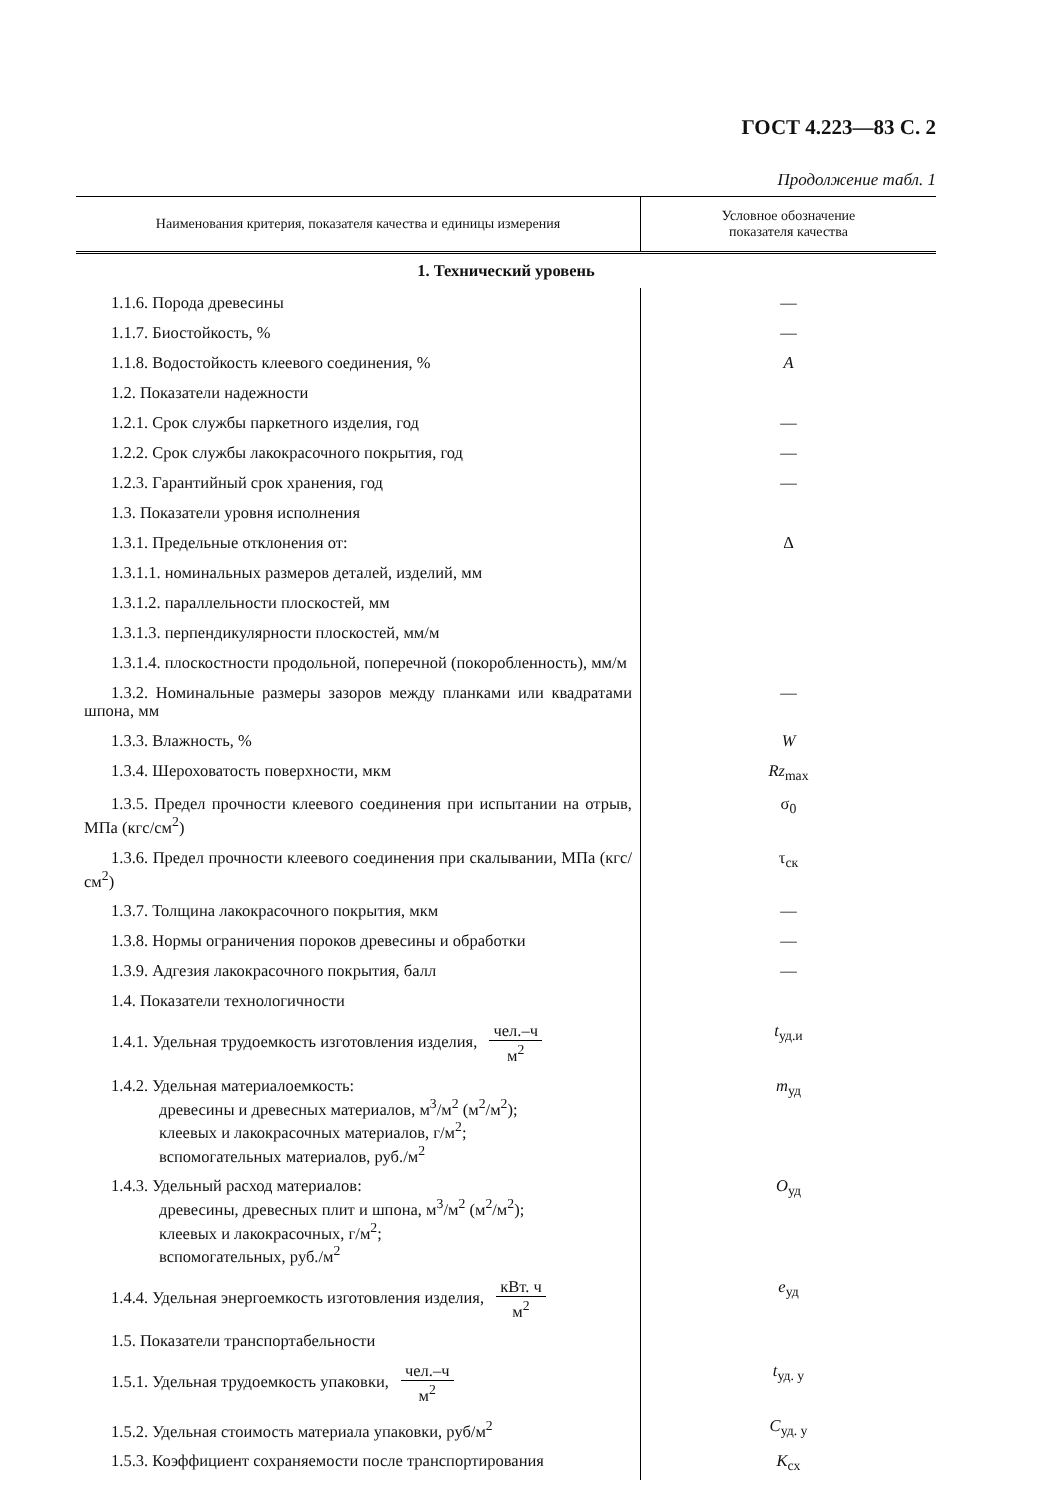ГОСТ 4.223—83 С. 2
Продолжение табл. 1
| Наименования критерия, показателя качества и единицы измерения | Условное обозначение показателя качества |
| --- | --- |
| 1. Технический уровень | |
| 1.1.6. Порода древесины | — |
| 1.1.7. Биостойкость, % | — |
| 1.1.8. Водостойкость клеевого соединения, % | А |
| 1.2. Показатели надежности | |
| 1.2.1. Срок службы паркетного изделия, год | — |
| 1.2.2. Срок службы лакокрасочного покрытия, год | — |
| 1.2.3. Гарантийный срок хранения, год | — |
| 1.3. Показатели уровня исполнения | |
| 1.3.1. Предельные отклонения от: | Δ |
| 1.3.1.1. номинальных размеров деталей, изделий, мм | |
| 1.3.1.2. параллельности плоскостей, мм | |
| 1.3.1.3. перпендикулярности плоскостей, мм/м | |
| 1.3.1.4. плоскостности продольной, поперечной (покоробленность), мм/м | |
| 1.3.2. Номинальные размеры зазоров между планками или квадратами шпона, мм | — |
| 1.3.3. Влажность, % | W |
| 1.3.4. Шероховатость поверхности, мкм | Rz<sub>max</sub> |
| 1.3.5. Предел прочности клеевого соединения при испытании на отрыв, МПа (кгс/см<sup>2</sup>) | σ<sub>0</sub> |
| 1.3.6. Предел прочности клеевого соединения при скалывании, МПа (кгс/см<sup>2</sup>) | τ<sub>ск</sub> |
| 1.3.7. Толщина лакокрасочного покрытия, мкм | — |
| 1.3.8. Нормы ограничения пороков древесины и обработки | — |
| 1.3.9. Адгезия лакокрасочного покрытия, балл | — |
| 1.4. Показатели технологичности | |
| 1.4.1. Удельная трудоемкость изготовления изделия, чел.–ч м<sup>2</sup> | t<sub>уд.и</sub> |
| 1.4.2. Удельная материалоемкость: древесины и древесных материалов, м<sup>3</sup>/м<sup>2</sup> (м<sup>2</sup>/м<sup>2</sup>); клеевых и лакокрасочных материалов, г/м<sup>2</sup>; вспомогательных материалов, руб./м<sup>2</sup> | m<sub>уд</sub> |
| 1.4.3. Удельный расход материалов: древесины, древесных плит и шпона, м<sup>3</sup>/м<sup>2</sup> (м<sup>2</sup>/м<sup>2</sup>); клеевых и лакокрасочных, г/м<sup>2</sup>; вспомогательных, руб./м<sup>2</sup> | O<sub>уд</sub> |
| 1.4.4. Удельная энергоемкость изготовления изделия, кВт. ч м<sup>2</sup> | e<sub>уд</sub> |
| 1.5. Показатели транспортабельности | |
| 1.5.1. Удельная трудоемкость упаковки, чел.–ч м<sup>2</sup> | t<sub>уд. у</sub> |
| 1.5.2. Удельная стоимость материала упаковки, руб/м<sup>2</sup> | C<sub>уд. у</sub> |
| 1.5.3. Коэффициент сохраняемости после транспортирования | K<sub>сх</sub> |